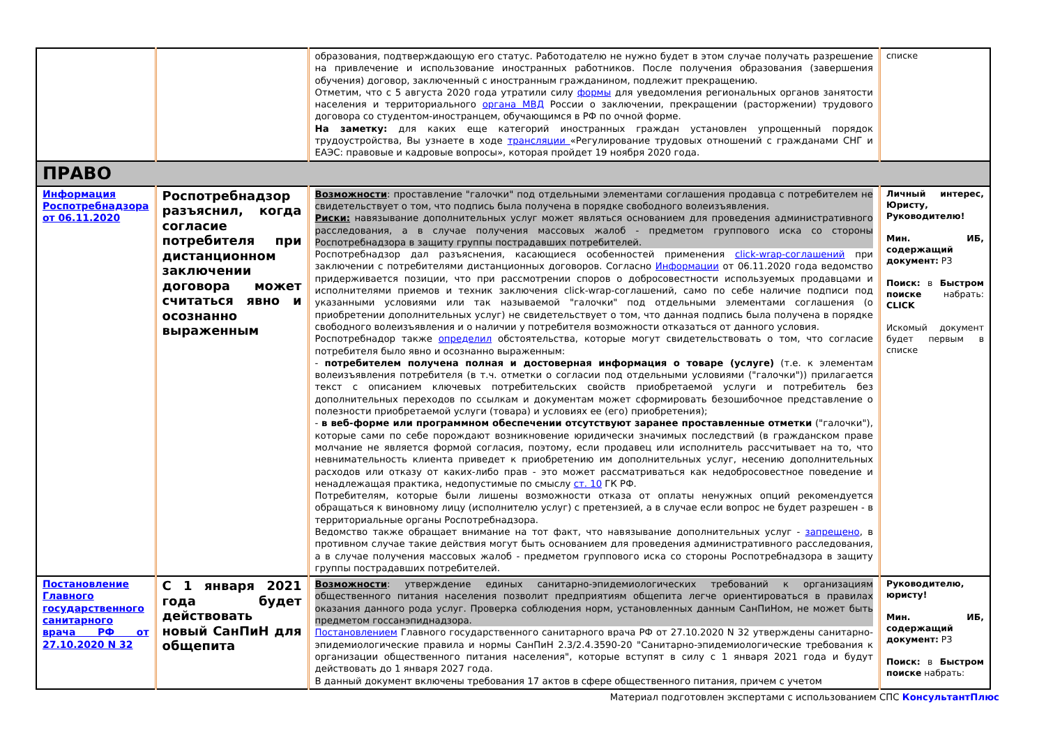| | | образования, подтверждающую его статус. Работодателю не нужно будет в этом случае получать разрешение на привлечение и использование иностранных работников. После получения образования (завершения обучения) договор, заключенный с иностранным гражданином, подлежит прекращению. Отметим, что с 5 августа 2020 года утратили силу формы для уведомления региональных органов занятости населения и территориального органа МВД России о заключении, прекращении (расторжении) трудового договора со студентом-иностранцем, обучающимся в РФ по очной форме. На заметку: для каких еще категорий иностранных граждан установлен упрощенный порядок трудоустройства, Вы узнаете в ходе трансляции «Регулирование трудовых отношений с гражданами СНГ и ЕАЭС: правовые и кадровые вопросы», которая пройдет 19 ноября 2020 года. | списке |
| ПРАВО | | | |
| Информация Роспотребнадзора от 06.11.2020 | Роспотребнадзор разъяснил, когда согласие потребителя при дистанционном заключении договора может считаться явно и осознанно выраженным | Возможности : проставление "галочки" под отдельными элементами соглашения продавца с потребителем не свидетельствует о том, что подпись была получена в порядке свободного волеизъявления. Риски: навязывание дополнительных услуг может являться основанием для проведения административного расследования, а в случае получения массовых жалоб - предметом группового иска со стороны Роспотребнадзора в защиту группы пострадавших потребителей. Роспотребнадзор дал разъяснения, касающиеся особенностей применения click-wrap-соглашений при заключении с потребителями дистанционных договоров. Согласно Информации от 06.11.2020 года ведомство придерживается позиции, что при рассмотрении споров о добросовестности используемых продавцами и исполнителями приемов и техник заключения click-wrap-соглашений, само по себе наличие подписи под указанными условиями или так называемой "галочки" под отдельными элементами соглашения (о приобретении дополнительных услуг) не свидетельствует о том, что данная подпись была получена в порядке свободного волеизъявления и о наличии у потребителя возможности отказаться от данного условия. Роспотребнадор также определил обстоятельства, которые могут свидетельствовать о том, что согласие потребителя было явно и осознанно выраженным: - потребителем получена полная и достоверная информация о товаре (услуге) (т.е. к элементам волеизъявления потребителя (в т.ч. отметки о согласии под отдельными условиями ("галочки")) прилагается текст с описанием ключевых потребительских свойств приобретаемой услуги и потребитель без дополнительных переходов по ссылкам и документам может сформировать безошибочное представление о полезности приобретаемой услуги (товара) и условиях ее (его) приобретения); - в веб-форме или программном обеспечении отсутствуют заранее проставленные отметки ("галочки"), которые сами по себе порождают возникновение юридически значимых последствий (в гражданском праве молчание не является формой согласия, поэтому, если продавец или исполнитель рассчитывает на то, что невнимательность клиента приведет к приобретению им дополнительных услуг, несению дополнительных расходов или отказу от каких-либо прав - это может рассматриваться как недобросовестное поведение и ненадлежащая практика, недопустимые по смыслу ст. 10 ГК РФ. Потребителям, которые были лишены возможности отказа от оплаты ненужных опций рекомендуется обращаться к виновному лицу (исполнителю услуг) с претензией, а в случае если вопрос не будет разрешен - в территориальные органы Роспотребнадзора. Ведомство также обращает внимание на тот факт, что навязывание дополнительных услуг - запрещено , в противном случае такие действия могут быть основанием для проведения административного расследования, а в случае получения массовых жалоб - предметом группового иска со стороны Роспотребнадзора в защиту группы пострадавших потребителей. | Личный интерес, Юристу, Руководителю! Мин. ИБ, содержащий документ: РЗ Поиск: в Быстром поиске набрать: CLICK Искомый документ будет первым в списке |
| Постановление Главного государственного санитарного врача РФ от 27.10.2020 N 32 | С 1 января 2021 года будет действовать новый СанПиН для общепита | Возможности : утверждение единых санитарно-эпидемиологических требований к организациям общественного питания населения позволит предприятиям общепита легче ориентироваться в правилах оказания данного рода услуг. Проверка соблюдения норм, установленных данным СанПиНом, не может быть предметом госсанэпиднадзора. Постановлением Главного государственного санитарного врача РФ от 27.10.2020 N 32 утверждены санитарно-эпидемиологические правила и нормы СанПиН 2.3/2.4.3590-20 "Санитарно-эпидемиологические требования к организации общественного питания населения", которые вступят в силу с 1 января 2021 года и будут действовать до 1 января 2027 года. В данный документ включены требования 17 актов в сфере общественного питания, причем с учетом | Руководителю, юристу! Мин. ИБ, содержащий документ: РЗ Поиск: в Быстром поиске набрать: |
Материал подготовлен экспертами с использованием СПС КонсультантПлюс